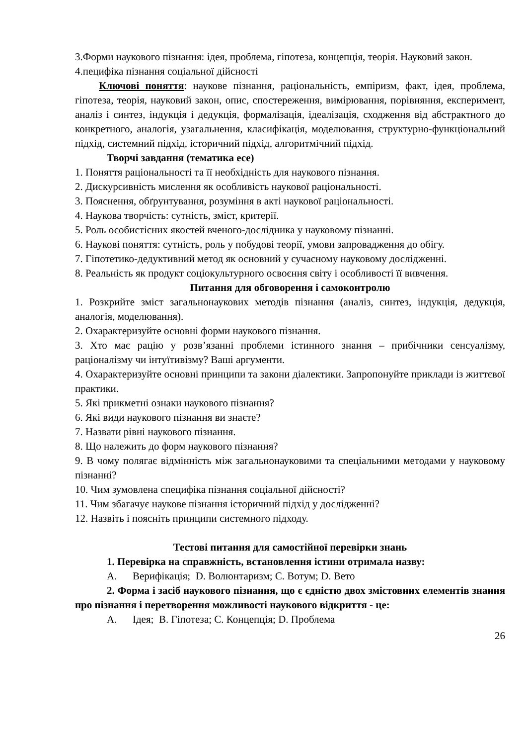3.Форми наукового пізнання: ідея, проблема, гіпотеза, концепція, теорія. Науковий закон.
4.пецифіка пізнання соціальної дійсності
Ключові поняття: наукове пізнання, раціональність, емпіризм, факт, ідея, проблема, гіпотеза, теорія, науковий закон, опис, спостереження, вимірювання, порівняння, експеримент, аналіз і синтез, індукція і дедукція, формалізація, ідеалізація, сходження від абстрактного до конкретного, аналогія, узагальнення, класифікація, моделювання, структурно-функціональний підхід, системний підхід, історичний підхід, алгоритмічний підхід.
Творчі завдання (тематика есе)
1. Поняття раціональності та її необхідність для наукового пізнання.
2. Дискурсивність мислення як особливість наукової раціональності.
3. Пояснення, обґрунтування, розуміння в акті наукової раціональності.
4. Наукова творчість: сутність, зміст, критерії.
5. Роль особистісних якостей вченого-дослідника у науковому пізнанні.
6. Наукові поняття: сутність, роль у побудові теорії, умови запровадження до обігу.
7. Гіпотетико-дедуктивний метод як основний у сучасному науковому дослідженні.
8. Реальність як продукт соціокультурного освоєння світу і особливості її вивчення.
Питання для обговорення і самоконтролю
1. Розкрийте зміст загальнонаукових методів пізнання (аналіз, синтез, індукція, дедукція, аналогія, моделювання).
2. Охарактеризуйте основні форми наукового пізнання.
3. Хто має рацію у розв’язанні проблеми істинного знання – прибічники сенсуалізму, раціоналізму чи інтуїтивізму? Ваші аргументи.
4. Охарактеризуйте основні принципи та закони діалектики. Запропонуйте приклади із життєвої практики.
5. Які прикметні ознаки наукового пізнання?
6. Які види наукового пізнання ви знаєте?
7. Назвати рівні наукового пізнання.
8. Що належить до форм наукового пізнання?
9. В чому полягає відмінність між загальнонауковими та спеціальними методами у науковому пізнанні?
10. Чим зумовлена специфіка пізнання соціальної дійсності?
11. Чим збагачує наукове пізнання історичний підхід у дослідженні?
12. Назвіть і поясніть принципи системного підходу.
Тестові питання для самостійної перевірки знань
1. Перевірка на справжність, встановлення істини отримала назву:
А. Верифікація; D. Волюнтаризм; С. Вотум; D. Вето
2. Форма і засіб наукового пізнання, що є єдністю двох змістовних елементів знання про пізнання і перетворення можливості наукового відкриття - це:
А. Ідея; В. Гіпотеза; С. Концепція; D. Проблема
26